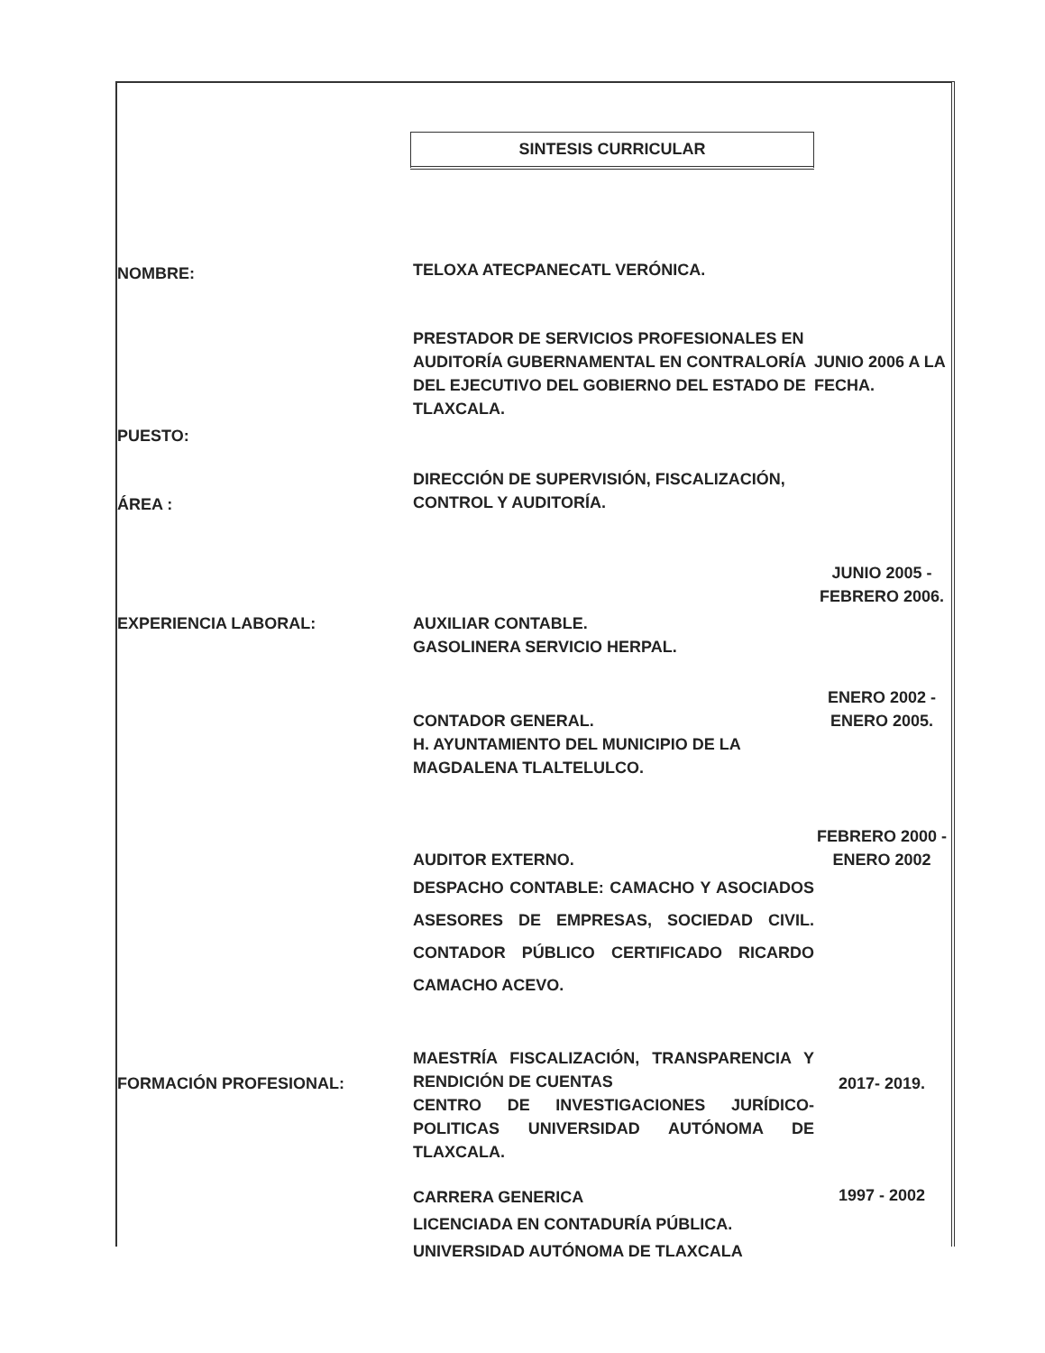SINTESIS CURRICULAR
NOMBRE:
TELOXA ATECPANECATL VERÓNICA.
PUESTO:
PRESTADOR DE SERVICIOS PROFESIONALES EN AUDITORÍA GUBERNAMENTAL EN CONTRALORÍA DEL EJECUTIVO DEL GOBIERNO DEL ESTADO DE TLAXCALA.
JUNIO 2006 A LA FECHA.
ÁREA :
DIRECCIÓN DE SUPERVISIÓN, FISCALIZACIÓN, CONTROL Y AUDITORÍA.
EXPERIENCIA LABORAL:
AUXILIAR CONTABLE.
GASOLINERA SERVICIO HERPAL.
JUNIO 2005 - FEBRERO 2006.
CONTADOR GENERAL.
H. AYUNTAMIENTO DEL MUNICIPIO DE LA MAGDALENA TLALTELULCO.
ENERO 2002 - ENERO 2005.
AUDITOR EXTERNO.
DESPACHO CONTABLE: CAMACHO Y ASOCIADOS ASESORES DE EMPRESAS, SOCIEDAD CIVIL. CONTADOR PÚBLICO CERTIFICADO RICARDO CAMACHO ACEVO.
FEBRERO 2000 - ENERO 2002
FORMACIÓN PROFESIONAL:
MAESTRÍA FISCALIZACIÓN, TRANSPARENCIA Y RENDICIÓN DE CUENTAS
CENTRO DE INVESTIGACIONES JURÍDICO-POLITICAS UNIVERSIDAD AUTÓNOMA DE TLAXCALA.
2017- 2019.
CARRERA GENERICA
LICENCIADA EN CONTADURÍA PÚBLICA.
UNIVERSIDAD AUTÓNOMA DE TLAXCALA
1997 - 2002